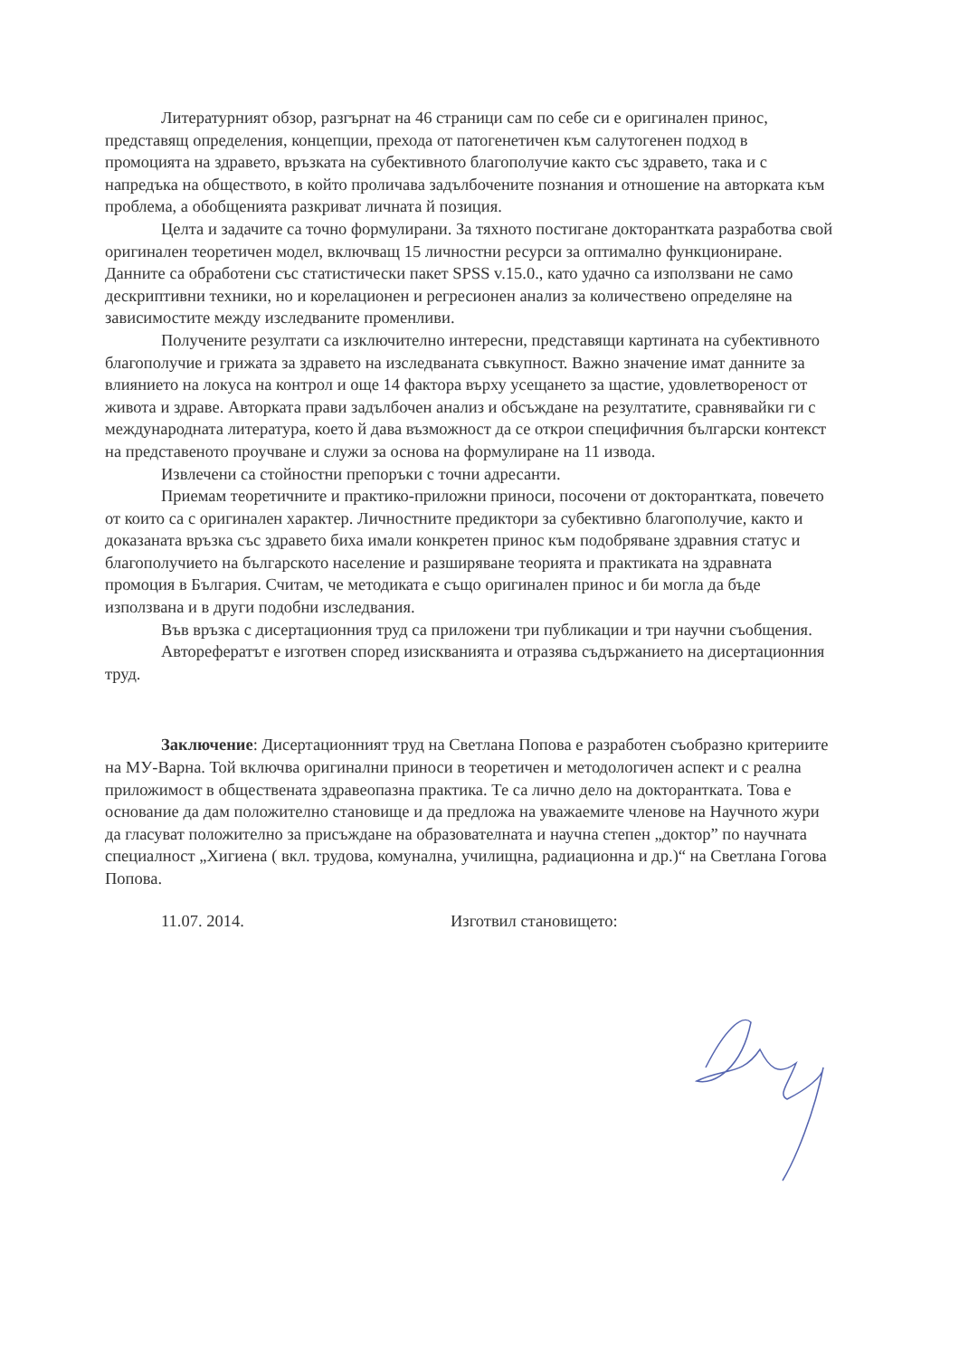Литературният обзор, разгърнат на 46 страници сам по себе си е оригинален принос, представящ определения, концепции, прехода от патогенетичен към салутогенен подход в промоцията на здравето, връзката на субективното благополучие както със здравето, така и с напредъка на обществото, в който проличава задълбочените познания и отношение на авторката към проблема, а обобщенията разкриват личната й позиция.
Целта и задачите са точно формулирани. За тяхното постигане докторантката разработва свой оригинален теоретичен модел, включващ 15 личностни ресурси за оптимално функциониране. Данните са обработени със статистически пакет SPSS v.15.0., като удачно са използвани не само дескриптивни техники, но и корелационен и регресионен анализ за количествено определяне на зависимостите между изследваните променливи.
Получените резултати са изключително интересни, представящи картината на субективното благополучие и грижата за здравето на изследваната съвкупност. Важно значение имат данните за влиянието на локуса на контрол и още 14 фактора върху усещането за щастие, удовлетвореност от живота и здраве. Авторката прави задълбочен анализ и обсъждане на резултатите, сравнявайки ги с международната литература, което й дава възможност да се открои специфичния български контекст на представеното проучване и служи за основа на формулиране на 11 извода.
Извлечени са стойностни препоръки с точни адресанти.
Приемам теоретичните и практико-приложни приноси, посочени от докторантката, повечето от които са с оригинален характер. Личностните предиктори за субективно благополучие, както и доказаната връзка със здравето биха имали конкретен принос към подобряване здравния статус и благополучието на българското население и разширяване теорията и практиката на здравната промоция в България. Считам, че методиката е също оригинален принос и би могла да бъде използвана и в други подобни изследвания.
Във връзка с дисертационния труд са приложени три публикации и три научни съобщения.
Авторефератът е изготвен според изискванията и отразява съдържанието на дисертационния труд.
Заключение: Дисертационният труд на Светлана Попова е разработен съобразно критериите на МУ-Варна. Той включва оригинални приноси в теоретичен и методологичен аспект и с реална приложимост в обществената здравеопазна практика. Те са лично дело на докторантката. Това е основание да дам положително становище и да предложа на уважаемите членове на Научното жури да гласуват положително за присъждане на образователната и научна степен „доктор” по научната специалност „Хигиена ( вкл. трудова, комунална, училищна, радиационна и др.)“ на Светлана Гогова Попова.
11.07. 2014. Изготвил становището: